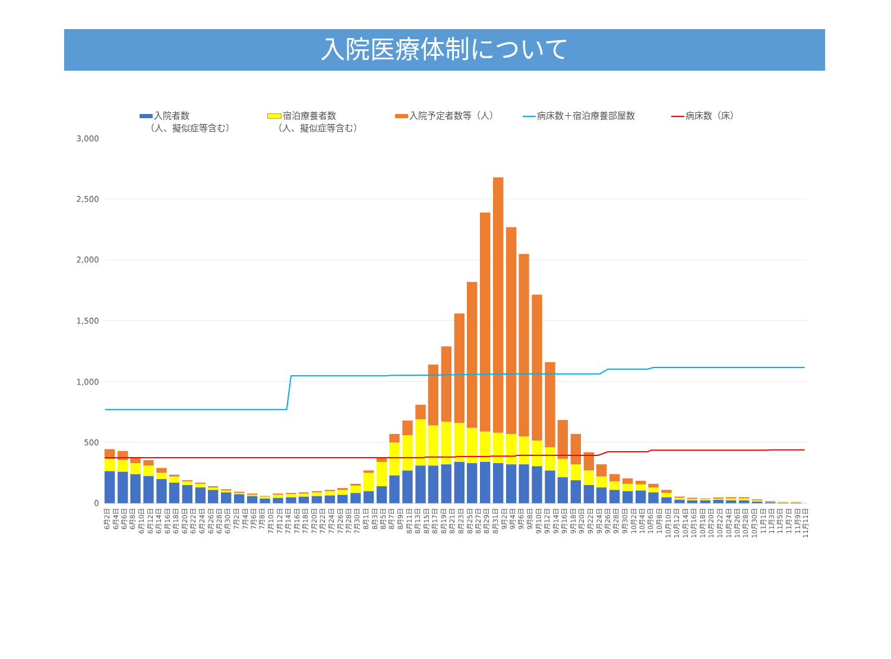入院医療体制について
入院者数
（人、擬似症等含む）
宿泊療養者数
（人、擬似症等含む）
入院予定者数等（人） 病床数＋宿泊療養部屋数 病床数（床）
3,000
2,500
2,000
1,500
1,000
500
0
6月2日
6月4日
6月6日
6月8日
6月10日
6月12日
6月14日
6月16日
6月18日
6月20日
6月22日
6月24日
6月26日
6月28日
6月30日
7月2日
7月4日
7月6日
7月8日
7月10日
7月12日
7月14日
7月16日
7月18日
7月20日
7月22日
7月24日
7月26日
7月28日
7月30日
8月1日
8月3日
8月5日
8月7日
8月9日
8月11日
8月13日
8月15日
8月17日
8月19日
8月21日
8月23日
8月25日
8月27日
8月29日
8月31日
9月2日
9月4日
9月6日
9月8日
9月10日
9月12日
9月14日
9月16日
9月18日
9月20日
9月22日
9月24日
9月26日
9月28日
9月30日
10月2日
10月4日
10月6日
10月8日
10月10日
10月12日
10月14日
10月16日
10月18日
10月20日
10月22日
10月24日
10月26日
10月28日
10月30日
11月1日
11月3日
11月5日
11月7日
11月9日
11月11日